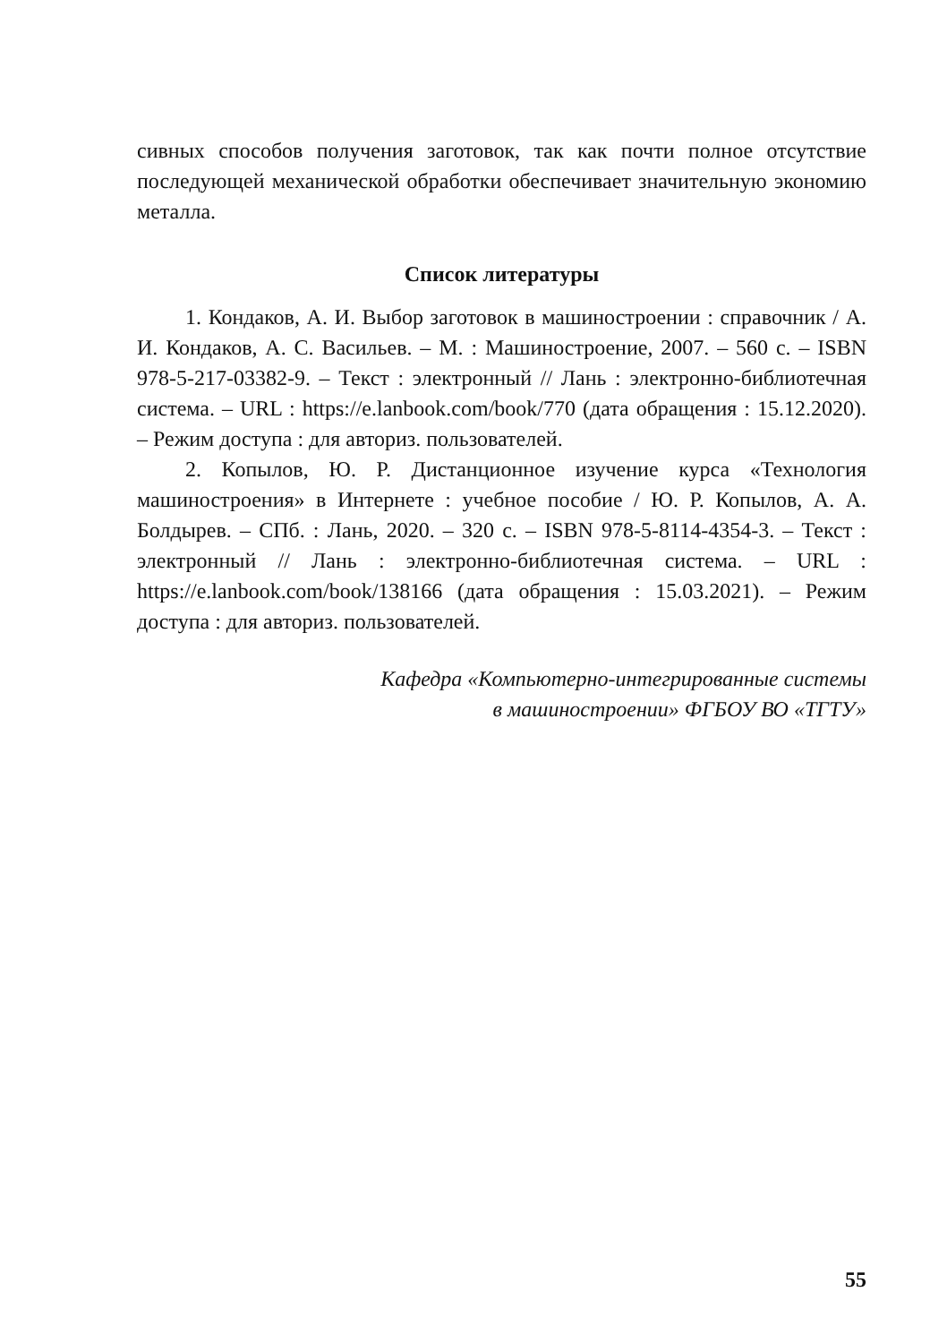сивных способов получения заготовок, так как почти полное отсутствие последующей механической обработки обеспечивает значительную экономию металла.
Список литературы
1. Кондаков, А. И. Выбор заготовок в машиностроении : справочник / А. И. Кондаков, А. С. Васильев. – М. : Машиностроение, 2007. – 560 с. – ISBN 978-5-217-03382-9. – Текст : электронный // Лань : электронно-библиотечная система. – URL : https://e.lanbook.com/book/770 (дата обращения : 15.12.2020). – Режим доступа : для авториз. пользователей.
2. Копылов, Ю. Р. Дистанционное изучение курса «Технология машиностроения» в Интернете : учебное пособие / Ю. Р. Копылов, А. А. Болдырев. – СПб. : Лань, 2020. – 320 с. – ISBN 978-5-8114-4354-3. – Текст : электронный // Лань : электронно-библиотечная система. – URL : https://e.lanbook.com/book/138166 (дата обращения : 15.03.2021). – Режим доступа : для авториз. пользователей.
Кафедра «Компьютерно-интегрированные системы
в машиностроении» ФГБОУ ВО «ТГТУ»
55